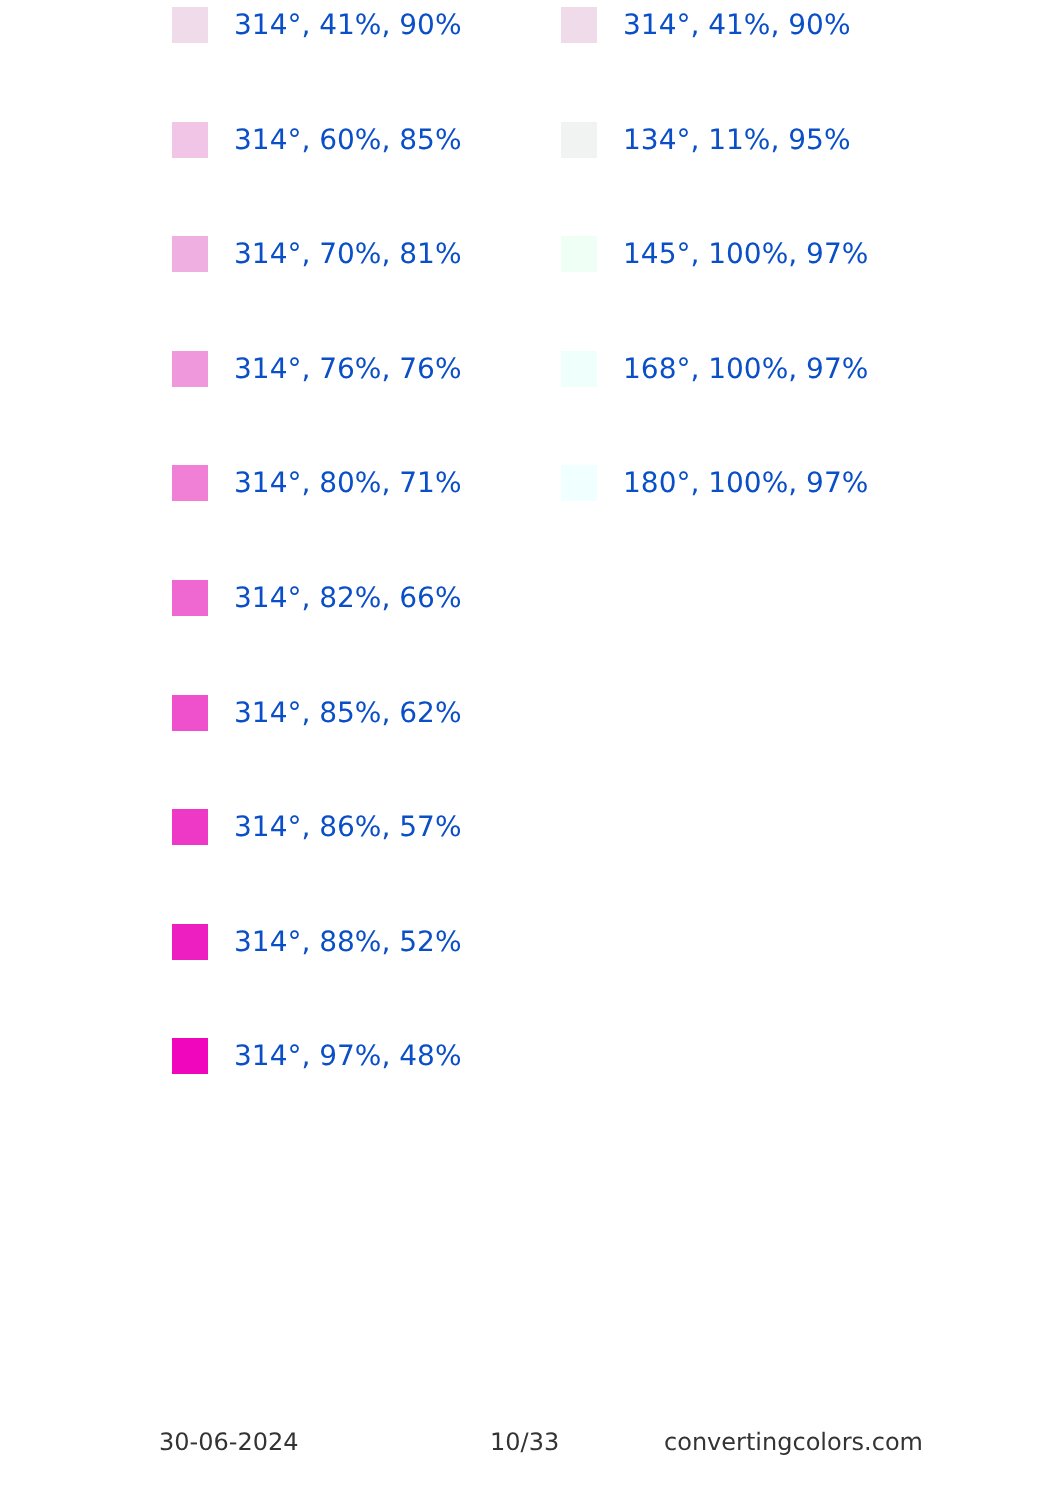314°, 41%, 90%
314°, 60%, 85%
314°, 70%, 81%
314°, 76%, 76%
314°, 80%, 71%
314°, 82%, 66%
314°, 85%, 62%
314°, 86%, 57%
314°, 88%, 52%
314°, 97%, 48%
314°, 41%, 90%
134°, 11%, 95%
145°, 100%, 97%
168°, 100%, 97%
180°, 100%, 97%
30-06-2024 10/33 convertingcolors.com